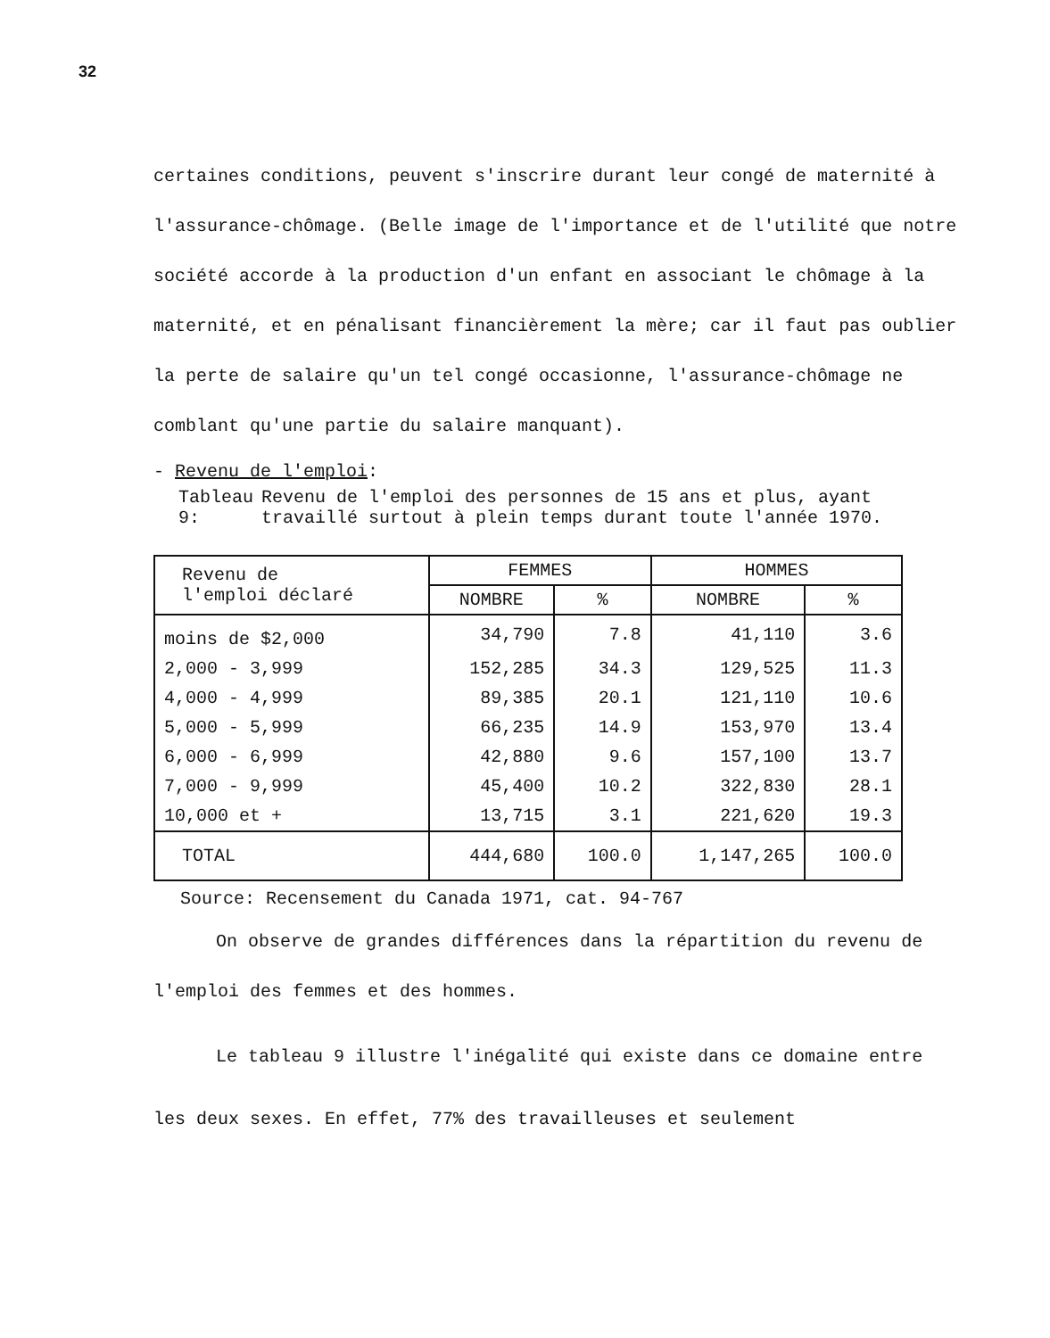32
certaines conditions, peuvent s'inscrire durant leur congé de maternité à l'assurance-chômage. (Belle image de l'importance et de l'utilité que notre société accorde à la production d'un enfant en associant le chômage à la maternité, et en pénalisant financièrement la mère; car il faut pas oublier la perte de salaire qu'un tel congé occasionne, l'assurance-chômage ne comblant qu'une partie du salaire manquant).
- Revenu de l'emploi:
Tableau 9: Revenu de l'emploi des personnes de 15 ans et plus, ayant travaillé surtout à plein temps durant toute l'année 1970.
| Revenu de l'emploi déclaré | FEMMES | | HOMMES | |
| --- | --- | --- | --- | --- |
| | NOMBRE | % | NOMBRE | % |
| moins de $2,000 | 34,790 | 7.8 | 41,110 | 3.6 |
| 2,000 - 3,999 | 152,285 | 34.3 | 129,525 | 11.3 |
| 4,000 - 4,999 | 89,385 | 20.1 | 121,110 | 10.6 |
| 5,000 - 5,999 | 66,235 | 14.9 | 153,970 | 13.4 |
| 6,000 - 6,999 | 42,880 | 9.6 | 157,100 | 13.7 |
| 7,000 - 9,999 | 45,400 | 10.2 | 322,830 | 28.1 |
| 10,000 et + | 13,715 | 3.1 | 221,620 | 19.3 |
| TOTAL | 444,680 | 100.0 | 1,147,265 | 100.0 |
Source: Recensement du Canada 1971, cat. 94-767
On observe de grandes différences dans la répartition du revenu de l'emploi des femmes et des hommes.
Le tableau 9 illustre l'inégalité qui existe dans ce domaine entre les deux sexes. En effet, 77% des travailleuses et seulement